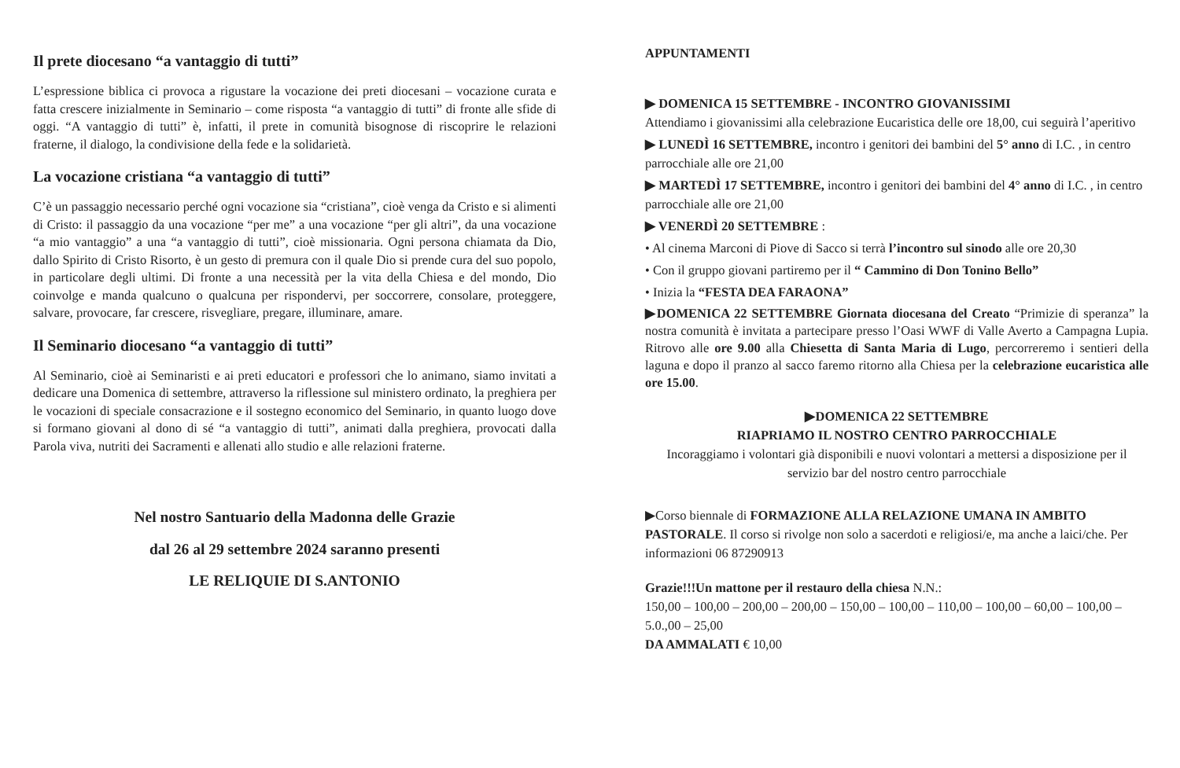Il prete diocesano “a vantaggio di tutti”
L’espressione biblica ci provoca a rigustare la vocazione dei preti diocesani – vocazione curata e fatta crescere inizialmente in Seminario – come risposta “a vantaggio di tutti” di fronte alle sfide di oggi. “A vantaggio di tutti” è, infatti, il prete in comunità bisognose di riscoprire le relazioni fraterne, il dialogo, la condivisione della fede e la solidarietà.
La vocazione cristiana “a vantaggio di tutti”
C’è un passaggio necessario perché ogni vocazione sia “cristiana”, cioè venga da Cristo e si alimenti di Cristo: il passaggio da una vocazione “per me” a una vocazione “per gli altri”, da una vocazione “a mio vantaggio” a una “a vantaggio di tutti”, cioè missionaria. Ogni persona chiamata da Dio, dallo Spirito di Cristo Risorto, è un gesto di premura con il quale Dio si prende cura del suo popolo, in particolare degli ultimi. Di fronte a una necessità per la vita della Chiesa e del mondo, Dio coinvolge e manda qualcuno o qualcuna per rispondervi, per soccorrere, consolare, proteggere, salvare, provocare, far crescere, risvegliare, pregare, illuminare, amare.
Il Seminario diocesano “a vantaggio di tutti”
Al Seminario, cioè ai Seminaristi e ai preti educatori e professori che lo animano, siamo invitati a dedicare una Domenica di settembre, attraverso la riflessione sul ministero ordinato, la preghiera per le vocazioni di speciale consacrazione e il sostegno economico del Seminario, in quanto luogo dove si formano giovani al dono di sé “a vantaggio di tutti”, animati dalla preghiera, provocati dalla Parola viva, nutriti dei Sacramenti e allenati allo studio e alle relazioni fraterne.
Nel nostro Santuario della Madonna delle Grazie
dal 26 al 29 settembre 2024 saranno presenti
LE RELIQUIE DI S.ANTONIO
APPUNTAMENTI
▶ DOMENICA 15 SETTEMBRE - INCONTRO GIOVANISSIMI
Attendiamo i giovanissimi alla celebrazione Eucaristica delle ore 18,00, cui seguirà l’aperitivo
▶ LUNEDÌ 16 SETTEMBRE, incontro i genitori dei bambini del 5° anno di I.C. , in centro parrocchiale alle ore 21,00
▶ MARTEDÌ 17 SETTEMBRE, incontro i genitori dei bambini del 4° anno di I.C. , in centro parrocchiale alle ore 21,00
▶ VENERDÌ 20 SETTEMBRE :
• Al cinema Marconi di Piove di Sacco si terrà l’incontro sul sinodo alle ore 20,30
• Con il gruppo giovani partiremo per il “ Cammino di Don Tonino Bello”
• Inizia la “FESTA DEA FARAONA”
▶DOMENICA 22 SETTEMBRE Giornata diocesana del Creato “Primizie di speranza” la nostra comunità è invitata a partecipare presso l’Oasi WWF di Valle Averto a Campagna Lupia. Ritrovo alle ore 9.00 alla Chiesetta di Santa Maria di Lugo, percorreremo i sentieri della laguna e dopo il pranzo al sacco faremo ritorno alla Chiesa per la celebrazione eucaristica alle ore 15.00.
▶DOMENICA 22 SETTEMBRE
RIAPRIAMO IL NOSTRO CENTRO PARROCCHIALE
Incoraggiamo i volontari già disponibili e nuovi volontari a mettersi a disposizione per il servizio bar del nostro centro parrocchiale
▶Corso biennale di FORMAZIONE ALLA RELAZIONE UMANA IN AMBITO PASTORALE. Il corso si rivolge non solo a sacerdoti e religiosi/e, ma anche a laici/che. Per informazioni 06 87290913
Grazie!!!Un mattone per il restauro della chiesa N.N.:
150,00 – 100,00 – 200,00 – 200,00 – 150,00 – 100,00 – 110,00 – 100,00 – 60,00 – 100,00 – 5.0.,00 – 25,00
DA AMMALATI € 10,00